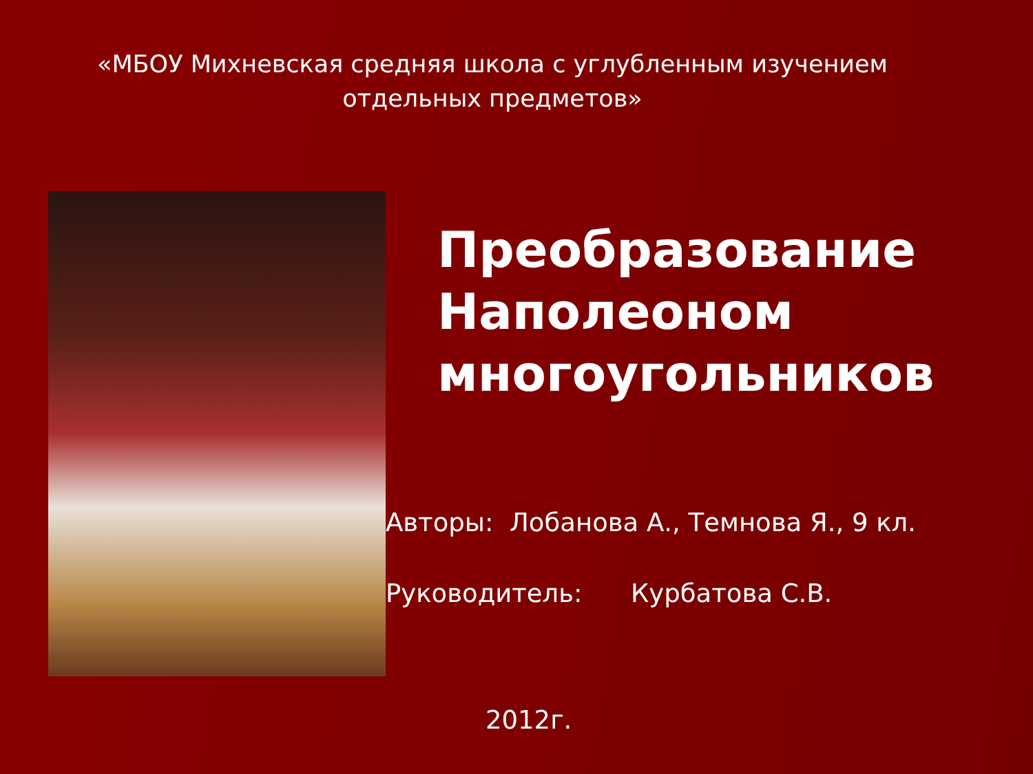«МБОУ Михневская средняя школа с углубленным изучением отдельных предметов»
Преобразование Наполеоном многоугольников
Авторы: Лобанова А., Темнова Я., 9 кл.
Руководитель: Курбатова С.В.
2012г.